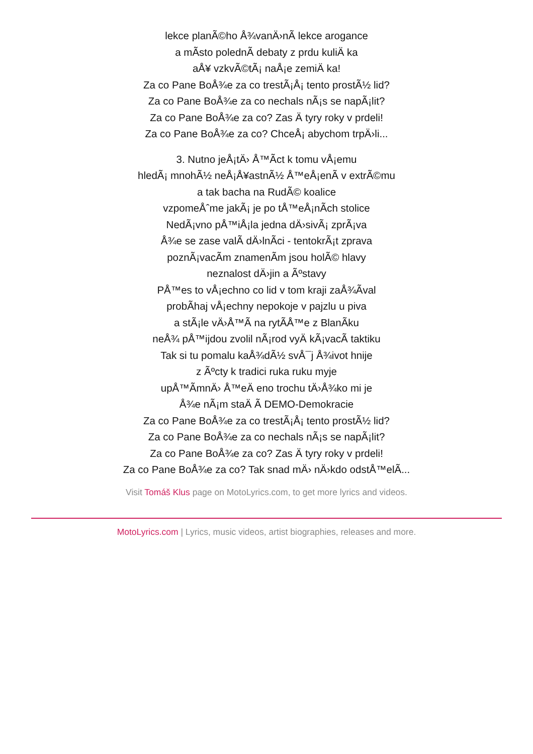lekce planÃ©ho Å¾vanÄ›nÃ lekce arogance
a mÃsto polednÃ debaty z prdu kuliÄ ka
aÅ¥ vzkvÃ©tÃ¡ naÅ¡e zemiÄ ka!
Za co Pane BoÅ¾e za co trestÃ¡Å¡ tento prostÃ½ lid?
Za co Pane BoÅ¾e za co nechals nÃ¡s se napÃ¡lit?
Za co Pane BoÅ¾e za co? Zas Ä tyry roky v prdeli!
Za co Pane BoÅ¾e za co? ChceÅ¡ abychom trpÄ›li...
3. Nutno jeÅ¡tÄ› Å™Ãct k tomu vÅ¡emu
hledÃ¡ mnohÃ½ neÅ¡Å¥astnÃ½ Å™eÅ¡enÃ v extrÃ©mu
a tak bacha na RudÃ© koalice
vzpomeÅˆme jakÃ¡ je po tÅ™eÅ¡nÃch stolice
NedÃ¡vno pÅ™iÅ¡la jedna dÄ›sivÃ¡ zprÃ¡va
Å¾e se zase valÃ dÄ›lnÃci - tentokrÃ¡t zprava
poznÃ¡vacÃm znamenÃm jsou holÃ© hlavy
neznalost dÄ›jin a Ãºstavy
PÅ™es to vÅ¡echno co lid v tom kraji zaÅ¾Ãval
probÃhaj vÅ¡echny nepokoje v pajzlu u piva
a stÃ¡le vÄ›Å™Ã na rytÃÅ™e z BlanÃku
neÅ¾ pÅ™ijdou zvolil nÃ¡rod vyÄ kÃ¡vacÃ taktiku
Tak si tu pomalu kaÅ¾dÃ½ svÅ¯j Å¾ivot hnije
z Ãºcty k tradici ruka ruku myje
upÅ™ÃmnÄ› Å™eÄ eno trochu tÄ›Å¾ko mi je
Å¾e nÃ¡m staÄ Ã DEMO-Demokracie
Za co Pane BoÅ¾e za co trestÃ¡Å¡ tento prostÃ½ lid?
Za co Pane BoÅ¾e za co nechals nÃ¡s se napÃ¡lit?
Za co Pane BoÅ¾e za co? Zas Ä tyry roky v prdeli!
Za co Pane BoÅ¾e za co? Tak snad mÄ› nÄ›kdo odstÅ™elÃ...
Visit Tomáš Klus page on MotoLyrics.com, to get more lyrics and videos.
MotoLyrics.com | Lyrics, music videos, artist biographies, releases and more.